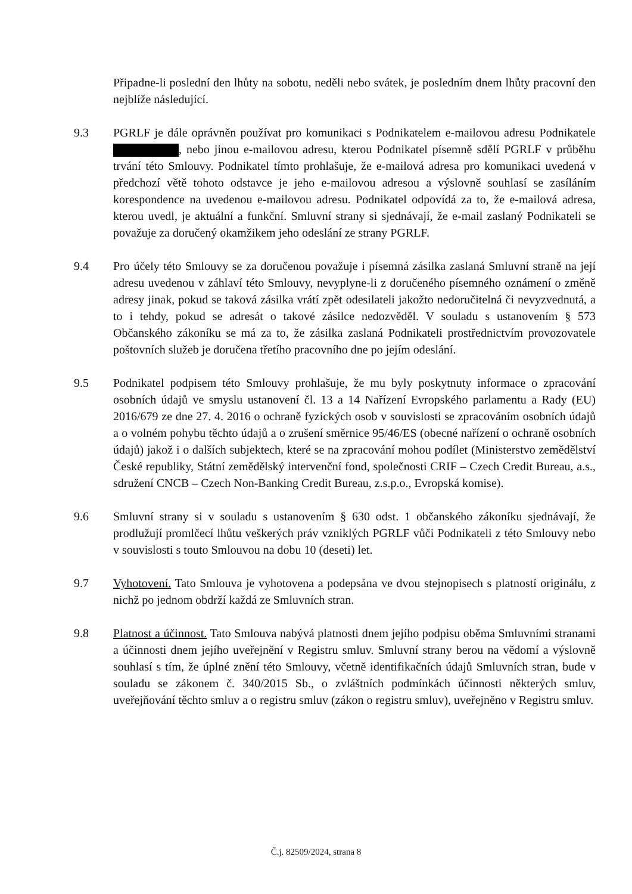Připadne-li poslední den lhůty na sobotu, neděli nebo svátek, je posledním dnem lhůty pracovní den nejblíže následující.
9.3 PGRLF je dále oprávněn používat pro komunikaci s Podnikatelem e-mailovou adresu Podnikatele , nebo jinou e-mailovou adresu, kterou Podnikatel písemně sdělí PGRLF v průběhu trvání této Smlouvy. Podnikatel tímto prohlašuje, že e-mailová adresa pro komunikaci uvedená v předchozí větě tohoto odstavce je jeho e-mailovou adresou a výslovně souhlasí se zasíláním korespondence na uvedenou e-mailovou adresu. Podnikatel odpovídá za to, že e-mailová adresa, kterou uvedl, je aktuální a funkční. Smluvní strany si sjednávají, že e-mail zaslaný Podnikateli se považuje za doručený okamžikem jeho odeslání ze strany PGRLF.
9.4 Pro účely této Smlouvy se za doručenou považuje i písemná zásilka zaslaná Smluvní straně na její adresu uvedenou v záhlaví této Smlouvy, nevyplyne-li z doručeného písemného oznámení o změně adresy jinak, pokud se taková zásilka vrátí zpět odesilateli jakožto nedoručitelná či nevyzvednutá, a to i tehdy, pokud se adresát o takové zásilce nedozvěděl. V souladu s ustanovením § 573 Občanského zákoníku se má za to, že zásilka zaslaná Podnikateli prostřednictvím provozovatele poštovních služeb je doručena třetího pracovního dne po jejím odeslání.
9.5 Podnikatel podpisem této Smlouvy prohlašuje, že mu byly poskytnuty informace o zpracování osobních údajů ve smyslu ustanovení čl. 13 a 14 Nařízení Evropského parlamentu a Rady (EU) 2016/679 ze dne 27. 4. 2016 o ochraně fyzických osob v souvislosti se zpracováním osobních údajů a o volném pohybu těchto údajů a o zrušení směrnice 95/46/ES (obecné nařízení o ochraně osobních údajů) jakož i o dalších subjektech, které se na zpracování mohou podílet (Ministerstvo zemědělství České republiky, Státní zemědělský intervenční fond, společnosti CRIF – Czech Credit Bureau, a.s., sdružení CNCB – Czech Non-Banking Credit Bureau, z.s.p.o., Evropská komise).
9.6 Smluvní strany si v souladu s ustanovením § 630 odst. 1 občanského zákoníku sjednávají, že prodlužují promlčecí lhůtu veškerých práv vzniklých PGRLF vůči Podnikateli z této Smlouvy nebo v souvislosti s touto Smlouvou na dobu 10 (deseti) let.
9.7 Vyhotovení. Tato Smlouva je vyhotovena a podepsána ve dvou stejnopisech s platností originálu, z nichž po jednom obdrží každá ze Smluvních stran.
9.8 Platnost a účinnost. Tato Smlouva nabývá platnosti dnem jejího podpisu oběma Smluvními stranami a účinnosti dnem jejího uveřejnění v Registru smluv. Smluvní strany berou na vědomí a výslovně souhlasí s tím, že úplné znění této Smlouvy, včetně identifikačních údajů Smluvních stran, bude v souladu se zákonem č. 340/2015 Sb., o zvláštních podmínkách účinnosti některých smluv, uveřejňování těchto smluv a o registru smluv (zákon o registru smluv), uveřejněno v Registru smluv.
Č.j. 82509/2024, strana 8